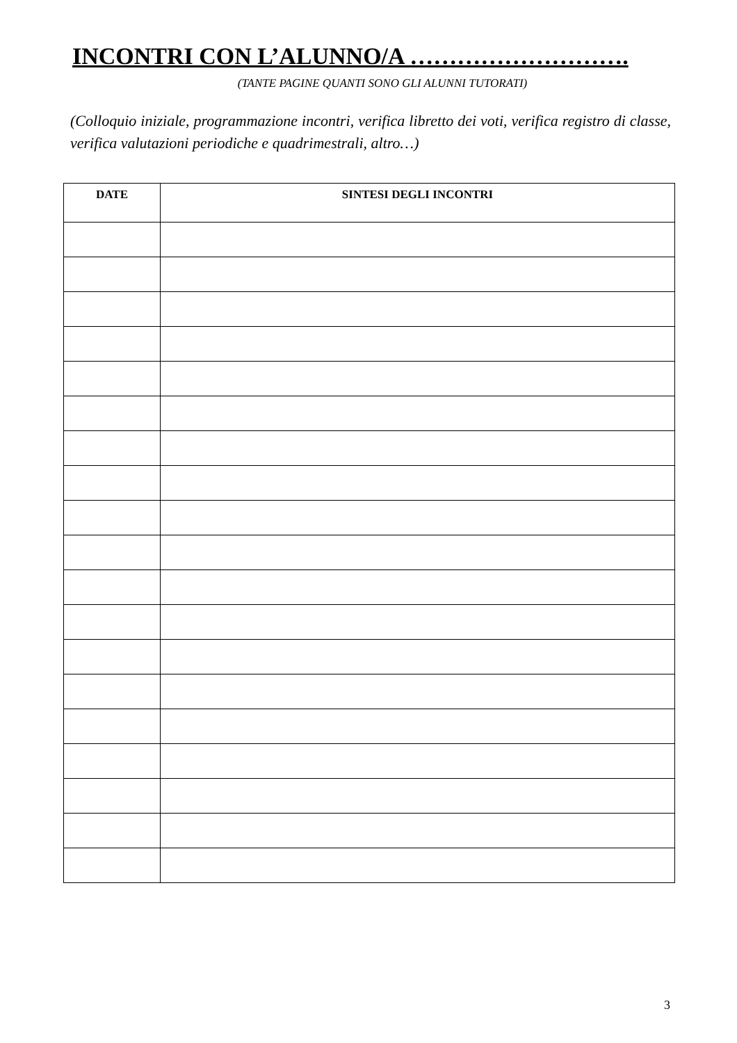INCONTRI CON L’ALUNNO/A ……………………….
(TANTE PAGINE QUANTI SONO GLI ALUNNI TUTORATI)
(Colloquio iniziale, programmazione incontri, verifica libretto dei voti, verifica registro di classe, verifica valutazioni periodiche e quadrimestrali, altro…)
| DATE | SINTESI DEGLI INCONTRI |
| --- | --- |
3